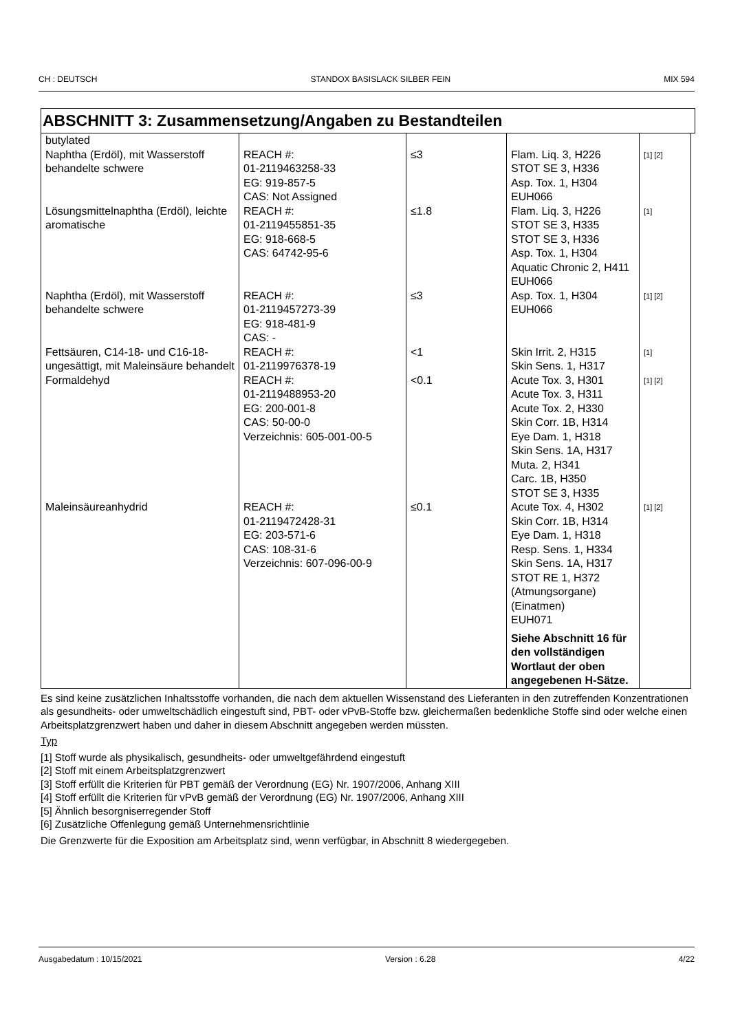CH : DEUTSCH STANDOX BASISLACK SILBER FEIN MIX 594
ABSCHNITT 3: Zusammensetzung/Angaben zu Bestandteilen
| butylated Naphtha (Erdöl), mit Wasserstoff behandelte schwere | REACH #: 01-2119463258-33 EG: 919-857-5 CAS: Not Assigned | ≤3 | Flam. Liq. 3, H226 STOT SE 3, H336 Asp. Tox. 1, H304 EUH066 | [1] [2] |
| Lösungsmittelnaphtha (Erdöl), leichte aromatische | REACH #: 01-2119455851-35 EG: 918-668-5 CAS: 64742-95-6 | ≤1.8 | Flam. Liq. 3, H226 STOT SE 3, H335 STOT SE 3, H336 Asp. Tox. 1, H304 Aquatic Chronic 2, H411 EUH066 | [1] |
| Naphtha (Erdöl), mit Wasserstoff behandelte schwere | REACH #: 01-2119457273-39 EG: 918-481-9 CAS: - | ≤3 | Asp. Tox. 1, H304 EUH066 | [1] [2] |
| Fettsäuren, C14-18- und C16-18-ungesättigt, mit Maleinsäure behandelt | REACH #: 01-2119976378-19 | <1 | Skin Irrit. 2, H315 Skin Sens. 1, H317 | [1] |
| Formaldehyd | REACH #: 01-2119488953-20 EG: 200-001-8 CAS: 50-00-0 Verzeichnis: 605-001-00-5 | <0.1 | Acute Tox. 3, H301 Acute Tox. 3, H311 Acute Tox. 2, H330 Skin Corr. 1B, H314 Eye Dam. 1, H318 Skin Sens. 1A, H317 Muta. 2, H341 Carc. 1B, H350 STOT SE 3, H335 | [1] [2] |
| Maleinsäureanhydrid | REACH #: 01-2119472428-31 EG: 203-571-6 CAS: 108-31-6 Verzeichnis: 607-096-00-9 | ≤0.1 | Acute Tox. 4, H302 Skin Corr. 1B, H314 Eye Dam. 1, H318 Resp. Sens. 1, H334 Skin Sens. 1A, H317 STOT RE 1, H372 (Atmungsorgane) (Einatmen) EUH071 Siehe Abschnitt 16 für den vollständigen Wortlaut der oben angegebenen H-Sätze. | [1] [2] |
Es sind keine zusätzlichen Inhaltsstoffe vorhanden, die nach dem aktuellen Wissenstand des Lieferanten in den zutreffenden Konzentrationen als gesundheits- oder umweltschädlich eingestuft sind, PBT- oder vPvB-Stoffe bzw. gleichermaßen bedenkliche Stoffe sind oder welche einen Arbeitsplatzgrenzwert haben und daher in diesem Abschnitt angegeben werden müssten.
Typ
[1] Stoff wurde als physikalisch, gesundheits- oder umweltgefährdend eingestuft
[2] Stoff mit einem Arbeitsplatzgrenzwert
[3] Stoff erfüllt die Kriterien für PBT gemäß der Verordnung (EG) Nr. 1907/2006, Anhang XIII
[4] Stoff erfüllt die Kriterien für vPvB gemäß der Verordnung (EG) Nr. 1907/2006, Anhang XIII
[5] Ähnlich besorgniserregender Stoff
[6] Zusätzliche Offenlegung gemäß Unternehmensrichtlinie
Die Grenzwerte für die Exposition am Arbeitsplatz sind, wenn verfügbar, in Abschnitt 8 wiedergegeben.
Ausgabedatum : 10/15/2021 Version : 6.28 4/22